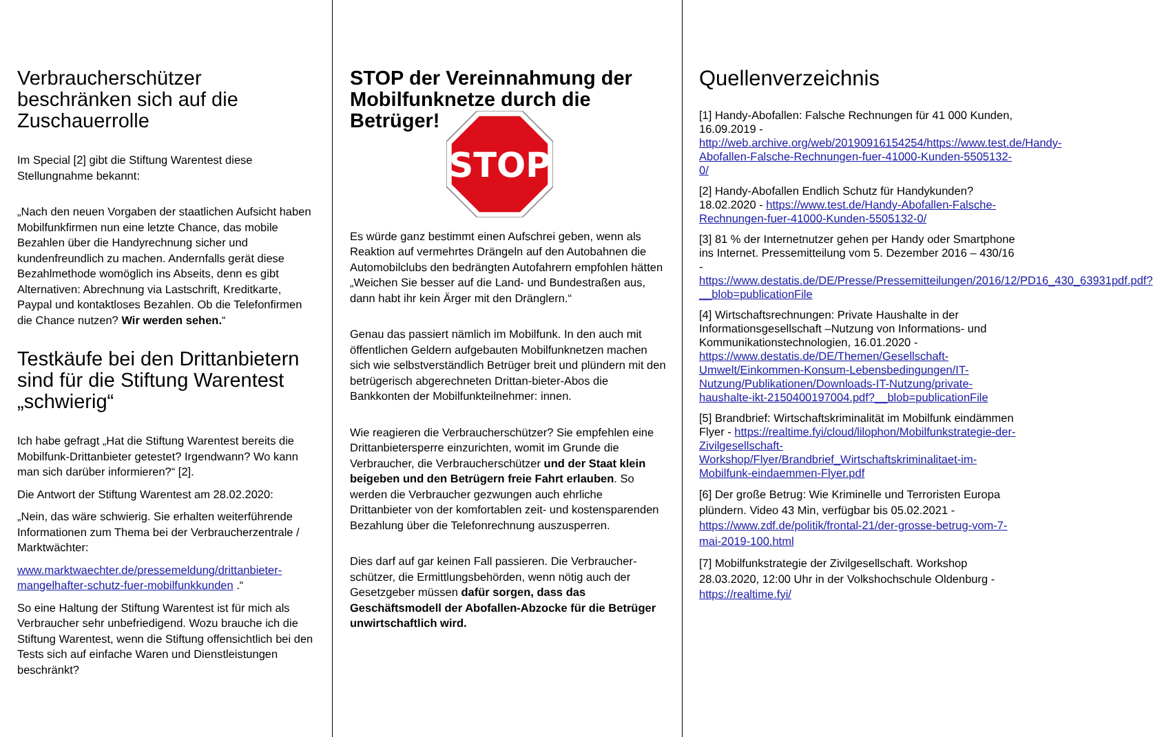Verbraucherschützer beschränken sich auf die Zuschauerrolle
Im Special [2] gibt die Stiftung Warentest diese Stellungnahme bekannt:
„Nach den neuen Vorgaben der staatlichen Aufsicht haben Mobilfunkfirmen nun eine letzte Chance, das mobile Bezahlen über die Handyrechnung sicher und kundenfreundlich zu machen. Andernfalls gerät diese Bezahlmethode womöglich ins Abseits, denn es gibt Alternativen: Abrechnung via Lastschrift, Kreditkarte, Paypal und kontaktloses Bezahlen. Ob die Telefonfirmen die Chance nutzen? Wir werden sehen.“
Testkäufe bei den Drittanbietern sind für die Stiftung Warentest „schwierig“
Ich habe gefragt „Hat die Stiftung Warentest bereits die Mobilfunk-Drittanbieter getestet? Irgendwann? Wo kann man sich darüber informieren?“ [2].
Die Antwort der Stiftung Warentest am 28.02.2020:
„Nein, das wäre schwierig. Sie erhalten weiterführende Informationen zum Thema bei der Verbraucherzentrale / Marktwächter:
www.marktwaechter.de/pressemeldung/drittanbieter-mangelhafter-schutz-fuer-mobilfunkkunden .“
So eine Haltung der Stiftung Warentest ist für mich als Verbraucher sehr unbefriedigend. Wozu brauche ich die Stiftung Warentest, wenn die Stiftung offensichtlich bei den Tests sich auf einfache Waren und Dienstleistungen beschränkt?
STOP der Vereinnahmung der Mobilfunknetze durch die Betrüger!
STOP
Es würde ganz bestimmt einen Aufschrei geben, wenn als Reaktion auf vermehrtes Drängeln auf den Autobahnen die Automobilclubs den bedrängten Autofahrern empfohlen hätten „Weichen Sie besser auf die Land- und Bundestraßen aus, dann habt ihr kein Ärger mit den Dränglern.“
Genau das passiert nämlich im Mobilfunk. In den auch mit öffentlichen Geldern aufgebauten Mobilfunknetzen machen sich wie selbstverständlich Betrüger breit und plündern mit den betrügerisch abgerechneten Drittan-bieter-Abos die Bankkonten der Mobilfunkteilnehmer: innen.
Wie reagieren die Verbraucherschützer? Sie empfehlen eine Drittanbietersperre einzurichten, womit im Grunde die Verbraucher, die Verbraucherschützer und der Staat klein beigeben und den Betrügern freie Fahrt erlauben. So werden die Verbraucher gezwungen auch ehrliche Drittanbieter von der komfortablen zeit- und kostensparenden Bezahlung über die Telefonrechnung auszusperren.
Dies darf auf gar keinen Fall passieren. Die Verbraucher-schützer, die Ermittlungsbehörden, wenn nötig auch der Gesetzgeber müssen dafür sorgen, dass das Geschäftsmodell der Abofallen-Abzocke für die Betrüger unwirtschaftlich wird.
Quellenverzeichnis
[1] Handy-Abofallen: Falsche Rechnungen für 41 000 Kunden, 16.09.2019 - http://web.archive.org/web/20190916154254/https://www.test.de/Handy-Abofallen-Falsche-Rechnungen-fuer-41000-Kunden-5505132-0/
[2] Handy-Abofallen Endlich Schutz für Handykunden? 18.02.2020 - https://www.test.de/Handy-Abofallen-Falsche-Rechnungen-fuer-41000-Kunden-5505132-0/
[3] 81 % der Internetnutzer gehen per Handy oder Smartphone ins Internet. Pressemitteilung vom 5. Dezember 2016 – 430/16 - https://www.destatis.de/DE/Presse/Pressemitteilungen/2016/12/PD16_430_63931pdf.pdf?__blob=publicationFile
[4] Wirtschaftsrechnungen: Private Haushalte in der Informationsgesellschaft –Nutzung von Informations- und Kommunikationstechnologien, 16.01.2020 - https://www.destatis.de/DE/Themen/Gesellschaft-Umwelt/Einkommen-Konsum-Lebensbedingungen/IT-Nutzung/Publikationen/Downloads-IT-Nutzung/private-haushalte-ikt-2150400197004.pdf?__blob=publicationFile
[5] Brandbrief: Wirtschaftskriminalität im Mobilfunk eindämmen Flyer - https://realtime.fyi/cloud/lilophon/Mobilfunkstrategie-der-Zivilgesellschaft-Workshop/Flyer/Brandbrief_Wirtschaftskriminalitaet-im-Mobilfunk-eindaemmen-Flyer.pdf
[6] Der große Betrug: Wie Kriminelle und Terroristen Europa plündern. Video 43 Min, verfügbar bis 05.02.2021 - https://www.zdf.de/politik/frontal-21/der-grosse-betrug-vom-7-mai-2019-100.html
[7] Mobilfunkstrategie der Zivilgesellschaft. Workshop 28.03.2020, 12:00 Uhr in der Volkshochschule Oldenburg - https://realtime.fyi/